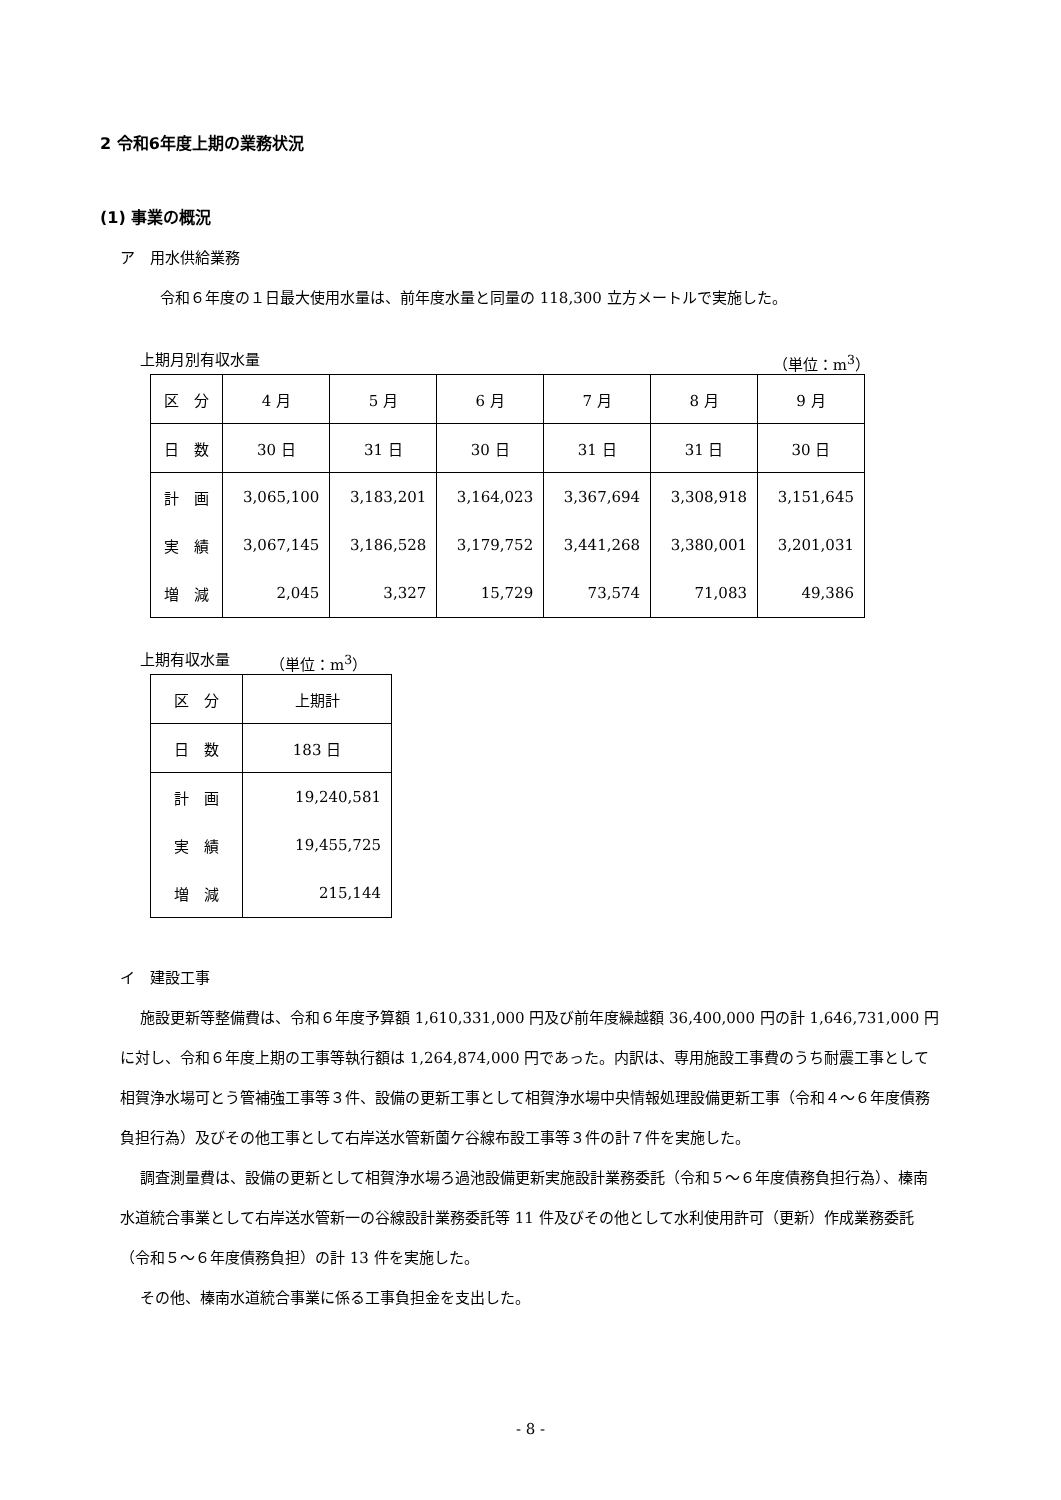2 令和6年度上期の業務状況
(1) 事業の概況
ア　用水供給業務
令和６年度の１日最大使用水量は、前年度水量と同量の 118,300 立方メートルで実施した。
上期月別有収水量 （単位：m<sup>3</sup>）
| 区 分 | 4 月 | 5 月 | 6 月 | 7 月 | 8 月 | 9 月 |
| 日 数 | 30 日 | 31 日 | 30 日 | 31 日 | 31 日 | 30 日 |
| 計 画 | 3,065,100 | 3,183,201 | 3,164,023 | 3,367,694 | 3,308,918 | 3,151,645 |
| 実 績 | 3,067,145 | 3,186,528 | 3,179,752 | 3,441,268 | 3,380,001 | 3,201,031 |
| 増 減 | 2,045 | 3,327 | 15,729 | 73,574 | 71,083 | 49,386 |
上期有収水量 （単位：m<sup>3</sup>）
| 区 分 | 上期計 |
| 日 数 | 183 日 |
| 計 画 | 19,240,581 |
| 実 績 | 19,455,725 |
| 増 減 | 215,144 |
イ　建設工事
施設更新等整備費は、令和６年度予算額 1,610,331,000 円及び前年度繰越額 36,400,000 円の計 1,646,731,000 円に対し、令和６年度上期の工事等執行額は 1,264,874,000 円であった。内訳は、専用施設工事費のうち耐震工事として相賀浄水場可とう管補強工事等３件、設備の更新工事として相賀浄水場中央情報処理設備更新工事（令和４～６年度債務負担行為）及びその他工事として右岸送水管新薗ケ谷線布設工事等３件の計７件を実施した。
調査測量費は、設備の更新として相賀浄水場ろ過池設備更新実施設計業務委託（令和５～６年度債務負担行為）、榛南水道統合事業として右岸送水管新一の谷線設計業務委託等 11 件及びその他として水利使用許可（更新）作成業務委託（令和５～６年度債務負担）の計 13 件を実施した。
その他、榛南水道統合事業に係る工事負担金を支出した。
- 8 -